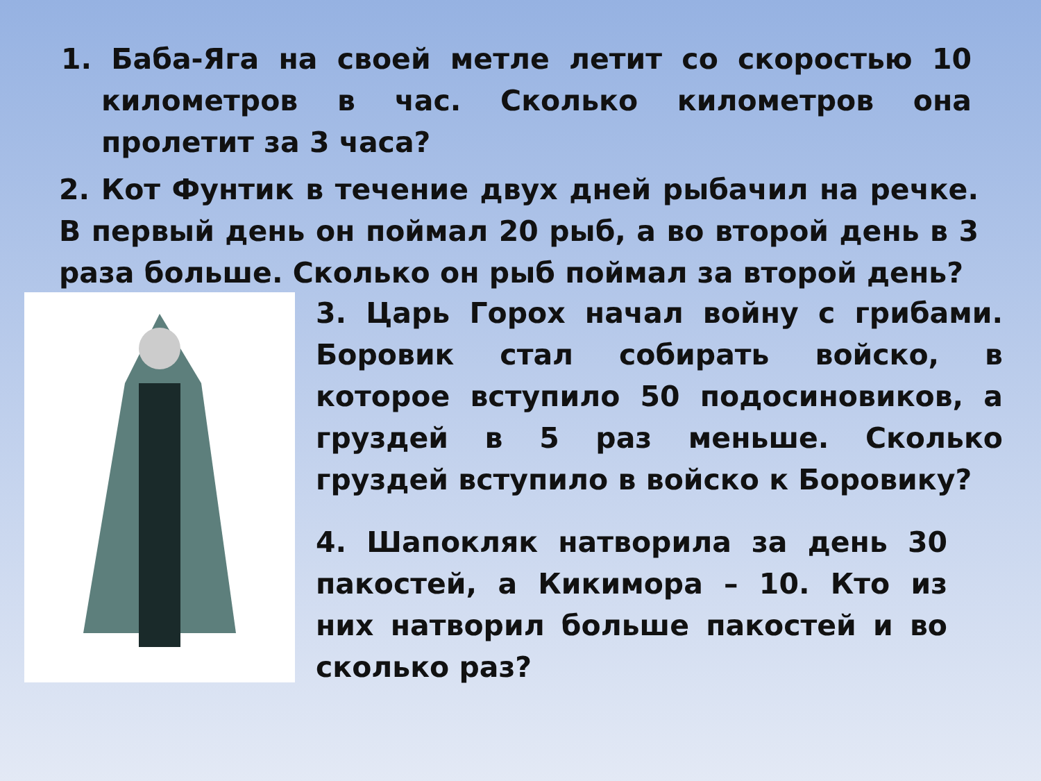1. Баба-Яга на своей метле летит со скоростью 10 километров в час. Сколько километров она пролетит за 3 часа?
2. Кот Фунтик в течение двух дней рыбачил на речке. В первый день он поймал 20 рыб, а во второй день в 3 раза больше. Сколько он рыб поймал за второй день?
3. Царь Горох начал войну с грибами. Боровик стал собирать войско, в которое вступило 50 подосиновиков, а груздей в 5 раз меньше. Сколько груздей вступило в войско к Боровику?
4. Шапокляк натворила за день 30 пакостей, а Кикимора – 10. Кто из них натворил больше пакостей и во сколько раз?